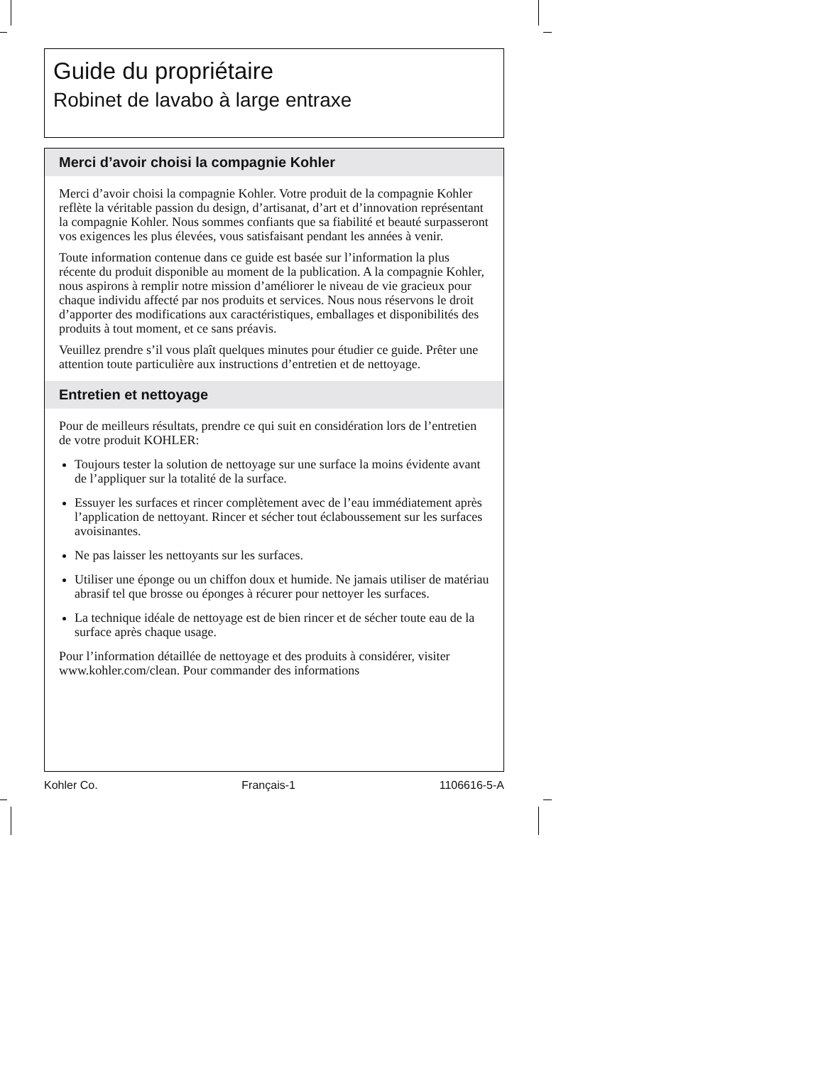Guide du propriétaire
Robinet de lavabo à large entraxe
Merci d’avoir choisi la compagnie Kohler
Merci d’avoir choisi la compagnie Kohler. Votre produit de la compagnie Kohler reflète la véritable passion du design, d’artisanat, d’art et d’innovation représentant la compagnie Kohler. Nous sommes confiants que sa fiabilité et beauté surpasseront vos exigences les plus élevées, vous satisfaisant pendant les années à venir.
Toute information contenue dans ce guide est basée sur l’information la plus récente du produit disponible au moment de la publication. A la compagnie Kohler, nous aspirons à remplir notre mission d’améliorer le niveau de vie gracieux pour chaque individu affecté par nos produits et services. Nous nous réservons le droit d’apporter des modifications aux caractéristiques, emballages et disponibilités des produits à tout moment, et ce sans préavis.
Veuillez prendre s’il vous plaît quelques minutes pour étudier ce guide. Prêter une attention toute particulière aux instructions d’entretien et de nettoyage.
Entretien et nettoyage
Pour de meilleurs résultats, prendre ce qui suit en considération lors de l’entretien de votre produit KOHLER:
Toujours tester la solution de nettoyage sur une surface la moins évidente avant de l’appliquer sur la totalité de la surface.
Essuyer les surfaces et rincer complètement avec de l’eau immédiatement après l’application de nettoyant. Rincer et sécher tout éclaboussement sur les surfaces avoisinantes.
Ne pas laisser les nettoyants sur les surfaces.
Utiliser une éponge ou un chiffon doux et humide. Ne jamais utiliser de matériau abrasif tel que brosse ou éponges à récurer pour nettoyer les surfaces.
La technique idéale de nettoyage est de bien rincer et de sécher toute eau de la surface après chaque usage.
Pour l’information détaillée de nettoyage et des produits à considérer, visiter www.kohler.com/clean. Pour commander des informations
Kohler Co. Français-1 1106616-5-A